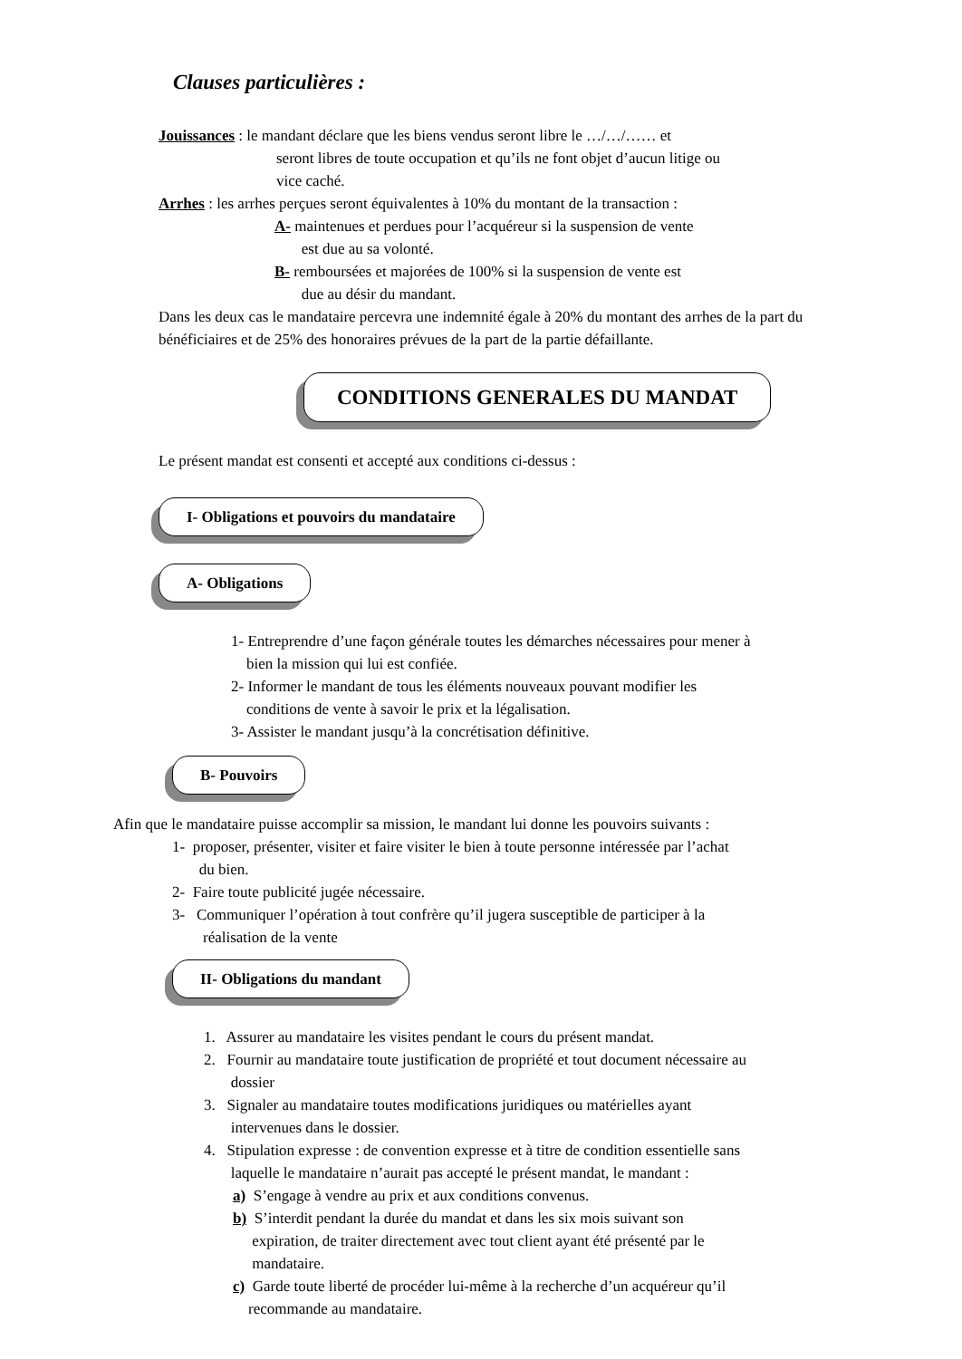Clauses particulières :
Jouissances : le mandant déclare que les biens vendus seront libre le …/…/…… et
seront libres de toute occupation et qu’ils ne font objet d’aucun litige ou
vice caché.
Arrhes : les arrhes perçues seront équivalentes à 10% du montant de la transaction :
A- maintenues et perdues pour l’acquéreur si la suspension de vente
est due au sa volonté.
B- remboursées et majorées de 100% si la suspension de vente est
due au désir du mandant.
Dans les deux cas le mandataire percevra une indemnité égale à 20% du montant des arrhes de la part du bénéficiaires et de 25% des honoraires prévues de la part de la partie défaillante.
CONDITIONS GENERALES DU MANDAT
Le présent mandat est consenti et accepté aux conditions ci-dessus :
I- Obligations et pouvoirs du mandataire
A- Obligations
1- Entreprendre d’une façon générale toutes les démarches nécessaires pour mener à
bien la mission qui lui est confiée.
2- Informer le mandant de tous les éléments nouveaux pouvant modifier les
conditions de vente à savoir le prix et la légalisation.
3- Assister le mandant jusqu’à la concrétisation définitive.
B- Pouvoirs
Afin que le mandataire puisse accomplir sa mission, le mandant lui donne les pouvoirs suivants :
1- proposer, présenter, visiter et faire visiter le bien à toute personne intéressée par l’achat
du bien.
2- Faire toute publicité jugée nécessaire.
3- Communiquer l’opération à tout confrère qu’il jugera susceptible de participer à la
réalisation de la vente
II- Obligations du mandant
1. Assurer au mandataire les visites pendant le cours du présent mandat.
2. Fournir au mandataire toute justification de propriété et tout document nécessaire au
dossier
3. Signaler au mandataire toutes modifications juridiques ou matérielles ayant
intervenues dans le dossier.
4. Stipulation expresse : de convention expresse et à titre de condition essentielle sans
laquelle le mandataire n’aurait pas accepté le présent mandat, le mandant :
a) S’engage à vendre au prix et aux conditions convenus.
b) S’interdit pendant la durée du mandat et dans les six mois suivant son
expiration, de traiter directement avec tout client ayant été présenté par le
mandataire.
c) Garde toute liberté de procéder lui-même à la recherche d’un acquéreur qu’il
recommande au mandataire.